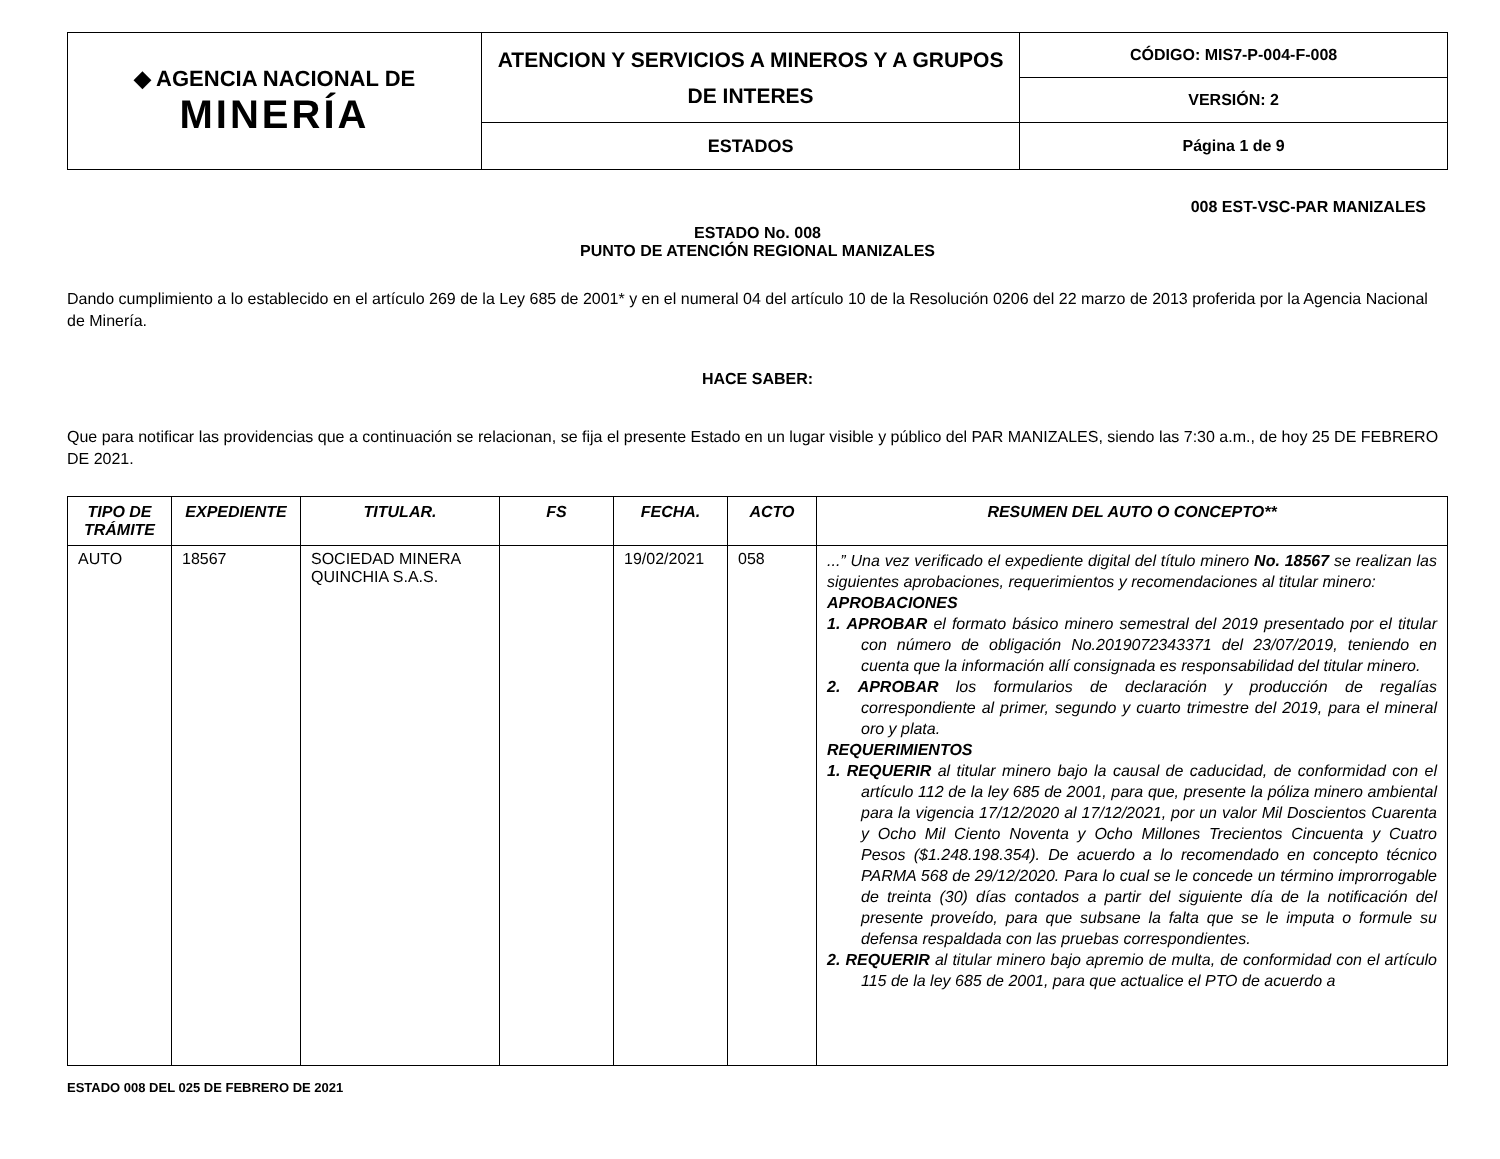| ◆ AGENCIA NACIONAL DE MINERÍA | ATENCION Y SERVICIOS A MINEROS Y A GRUPOS DE INTERES | CÓDIGO: MIS7-P-004-F-008 |
| | | VERSIÓN: 2 |
| | ESTADOS | Página 1 de 9 |
008 EST-VSC-PAR MANIZALES
ESTADO No. 008
PUNTO DE ATENCIÓN REGIONAL MANIZALES
Dando cumplimiento a lo establecido en el artículo 269 de la Ley 685 de 2001* y en el numeral 04 del artículo 10 de la Resolución 0206 del 22 marzo de 2013 proferida por la Agencia Nacional de Minería.
HACE SABER:
Que para notificar las providencias que a continuación se relacionan, se fija el presente Estado en un lugar visible y público del PAR MANIZALES, siendo las 7:30 a.m., de hoy 25 DE FEBRERO DE 2021.
| TIPO DE TRÁMITE | EXPEDIENTE | TITULAR. | FS | FECHA. | ACTO | RESUMEN DEL AUTO O CONCEPTO** |
| --- | --- | --- | --- | --- | --- | --- |
| AUTO | 18567 | SOCIEDAD MINERA QUINCHIA S.A.S. | | 19/02/2021 | 058 | ...” Una vez verificado el expediente digital del título minero No. 18567 se realizan las siguientes aprobaciones, requerimientos y recomendaciones al titular minero: APROBACIONES 1. APROBAR el formato básico minero semestral del 2019 presentado por el titular con número de obligación No.2019072343371 del 23/07/2019, teniendo en cuenta que la información allí consignada es responsabilidad del titular minero. 2. APROBAR los formularios de declaración y producción de regalías correspondiente al primer, segundo y cuarto trimestre del 2019, para el mineral oro y plata. REQUERIMIENTOS 1. REQUERIR al titular minero bajo la causal de caducidad, de conformidad con el artículo 112 de la ley 685 de 2001, para que, presente la póliza minero ambiental para la vigencia 17/12/2020 al 17/12/2021, por un valor Mil Doscientos Cuarenta y Ocho Mil Ciento Noventa y Ocho Millones Trecientos Cincuenta y Cuatro Pesos ($1.248.198.354). De acuerdo a lo recomendado en concepto técnico PARMA 568 de 29/12/2020. Para lo cual se le concede un término improrrogable de treinta (30) días contados a partir del siguiente día de la notificación del presente proveído, para que subsane la falta que se le imputa o formule su defensa respaldada con las pruebas correspondientes. 2. REQUERIR al titular minero bajo apremio de multa, de conformidad con el artículo 115 de la ley 685 de 2001, para que actualice el PTO de acuerdo a |
ESTADO 008 DEL 025 DE FEBRERO DE 2021